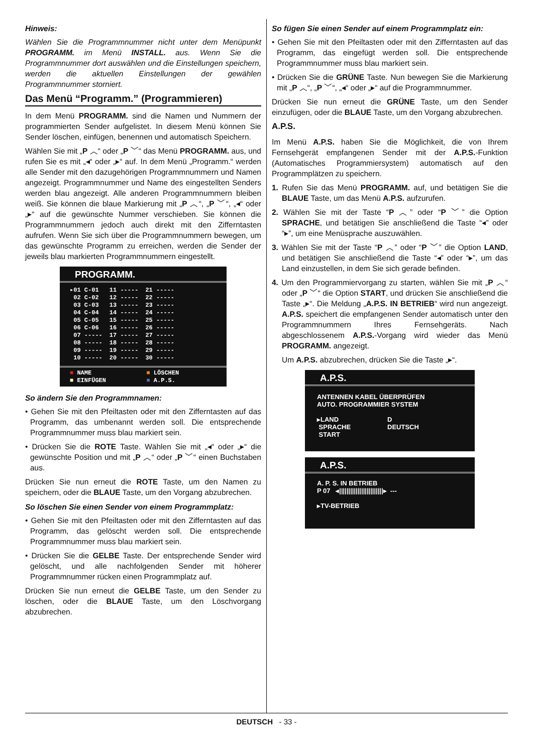Hinweis:
Wählen Sie die Programmnummer nicht unter dem Menüpunkt PROGRAMM. im Menü INSTALL. aus. Wenn Sie die Programmnummer dort auswählen und die Einstellungen speichern, werden die aktuellen Einstellungen der gewählen Programmnummer storniert.
Das Menü “Programm.” (Programmieren)
In dem Menü PROGRAMM. sind die Namen und Nummern der programmierten Sender aufgelistet. In diesem Menü können Sie Sender löschen, einfügen, benennen und automatisch Speichern.
Wählen Sie mit „P ︿“ oder „P ﹀“ das Menü PROGRAMM. aus, und rufen Sie es mit „◂“ oder „▸“ auf. In dem Menü „Programm.“ werden alle Sender mit den dazugehörigen Programmnummern und Namen angezeigt. Programmnummer und Name des eingestellten Senders werden blau angezeigt. Alle anderen Programmnummern bleiben weiß. Sie können die blaue Markierung mit „P ︿“, „P ﹀“, „◂“ oder „▸“ auf die gewünschte Nummer verschieben. Sie können die Programmnummern jedoch auch direkt mit den Zifferntasten aufrufen. Wenn Sie sich über die Programmnummern bewegen, um das gewünschte Programm zu erreichen, werden die Sender der jeweils blau markierten Programmnummern eingestellt.
PROGRAMM.
| ▸01 C-01 | 11 ----- | 21 ----- |
| 02 C-02 | 12 ----- | 22 ----- |
| 03 C-03 | 13 ----- | 23 ----- |
| 04 C-04 | 14 ----- | 24 ----- |
| 05 C-05 | 15 ----- | 25 ----- |
| 06 C-06 | 16 ----- | 26 ----- |
| 07 ----- | 17 ----- | 27 ----- |
| 08 ----- | 18 ----- | 28 ----- |
| 09 ----- | 19 ----- | 29 ----- |
| 10 ----- | 20 ----- | 30 ----- |
| ■ NAME | ■ LÖSCHEN |
| ■ EINFÜGEN | ■ A.P.S. |
So ändern Sie den Programmnamen:
• Gehen Sie mit den Pfeiltasten oder mit den Zifferntasten auf das Programm, das umbenannt werden soll. Die entsprechende Programmnummer muss blau markiert sein.
• Drücken Sie die ROTE Taste. Wählen Sie mit „◂“ oder „▸“ die gewünschte Position und mit „P ︿“ oder „P ﹀“ einen Buchstaben aus.
Drücken Sie nun erneut die ROTE Taste, um den Namen zu speichern, oder die BLAUE Taste, um den Vorgang abzubrechen.
So löschen Sie einen Sender von einem Programmplatz:
• Gehen Sie mit den Pfeiltasten oder mit den Zifferntasten auf das Programm, das gelöscht werden soll. Die entsprechende Programmnummer muss blau markiert sein.
• Drücken Sie die GELBE Taste. Der entsprechende Sender wird gelöscht, und alle nachfolgenden Sender mit höherer Programmnummer rücken einen Programmplatz auf.
Drücken Sie nun erneut die GELBE Taste, um den Sender zu löschen, oder die BLAUE Taste, um den Löschvorgang abzubrechen.
So fügen Sie einen Sender auf einem Programmplatz ein:
• Gehen Sie mit den Pfeiltasten oder mit den Zifferntasten auf das Programm, das eingefügt werden soll. Die entsprechende Programmnummer muss blau markiert sein.
• Drücken Sie die GRÜNE Taste. Nun bewegen Sie die Markierung mit „P ︿“, „P ﹀“, „◂“ oder „▸“ auf die Programmnummer.
Drücken Sie nun erneut die GRÜNE Taste, um den Sender einzufügen, oder die BLAUE Taste, um den Vorgang abzubrechen.
A.P.S.
Im Menü A.P.S. haben Sie die Möglichkeit, die von Ihrem Fernsehgerät empfangenen Sender mit der A.P.S.-Funktion (Automatisches Programmiersystem) automatisch auf den Programmplätzen zu speichern.
1. Rufen Sie das Menü PROGRAMM. auf, und betätigen Sie die BLAUE Taste, um das Menü A.P.S. aufzurufen.
2. Wählen Sie mit der Taste “P ︿” oder “P ﹀” die Option SPRACHE, und betätigen Sie anschließend die Taste “◂” oder “▸”, um eine Menüsprache auszuwählen.
3. Wählen Sie mit der Taste “P ︿” oder “P ﹀” die Option LAND, und betätigen Sie anschließend die Taste “◂” oder “▸”, um das Land einzustellen, in dem Sie sich gerade befinden.
4. Um den Programmiervorgang zu starten, wählen Sie mit „P ︿“ oder „P ﹀“ die Option START, und drücken Sie anschließend die Taste „▸“. Die Meldung „A.P.S. IN BETRIEB“ wird nun angezeigt. A.P.S. speichert die empfangenen Sender automatisch unter den Programmnummern Ihres Fernsehgeräts. Nach abgeschlossenem A.P.S.-Vorgang wird wieder das Menü PROGRAMM. angezeigt.
Um A.P.S. abzubrechen, drücken Sie die Taste „▸“.
A.P.S.
ANTENNEN KABEL ÜBERPRÜFEN
AUTO. PROGRAMMIER SYSTEM
▸LAND
SPRACHE
START
D
DEUTSCH
A.P.S.
A. P. S. IN BETRIEB
P 07 ◂||||||||||||||||||||||||▸ ---
▸TV-BETRIEB
DEUTSCH - 33 -